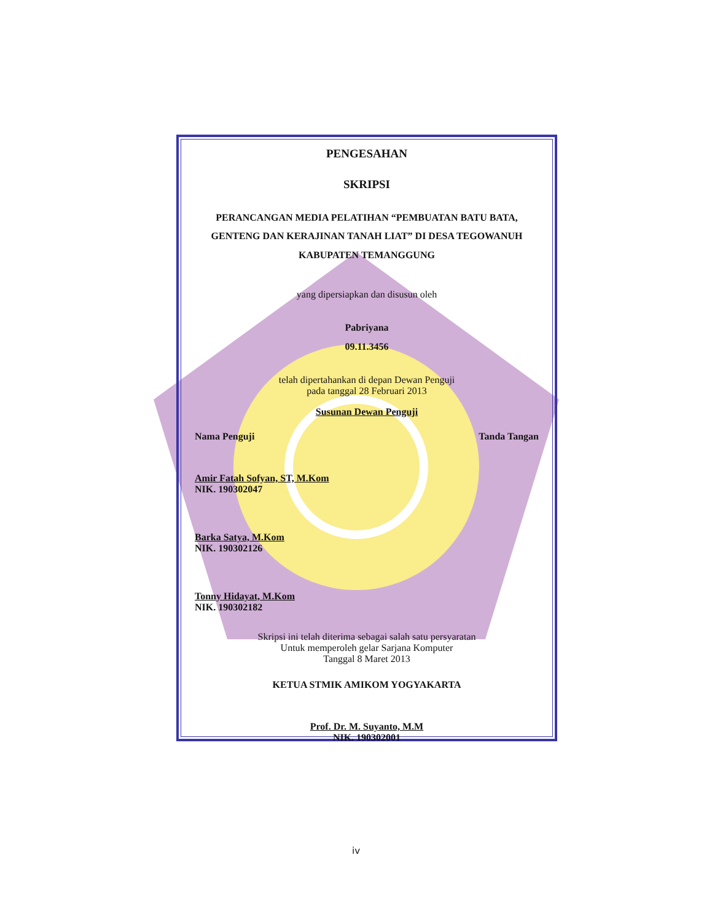PENGESAHAN
SKRIPSI
PERANCANGAN MEDIA PELATIHAN “PEMBUATAN BATU BATA, GENTENG DAN KERAJINAN TANAH LIAT” DI DESA TEGOWANUH KABUPATEN TEMANGGUNG
yang dipersiapkan dan disusun oleh
Pabriyana
09.11.3456
telah dipertahankan di depan Dewan Penguji
pada tanggal 28 Februari 2013
Susunan Dewan Penguji
Nama Penguji Tanda Tangan
Amir Fatah Sofyan, ST, M.Kom
NIK. 190302047
Barka Satya, M.Kom
NIK. 190302126
Tonny Hidayat, M.Kom
NIK. 190302182
Skripsi ini telah diterima sebagai salah satu persyaratan
Untuk memperoleh gelar Sarjana Komputer
Tanggal 8 Maret 2013
KETUA STMIK AMIKOM YOGYAKARTA
Prof. Dr. M. Suyanto, M.M
NIK. 190302001
iv